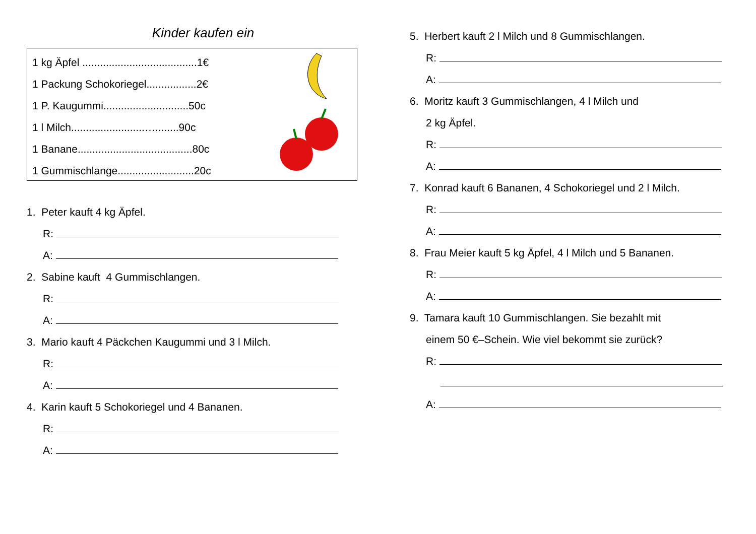Kinder kaufen ein
1 kg Äpfel .......................................1€
1 Packung Schokoriegel.................2€
1 P. Kaugummi.............................50c
1 l Milch.........................…........90c
1 Banane.......................................80c
1 Gummischlange..........................20c
1. Peter kauft 4 kg Äpfel.
R:
A:
2. Sabine kauft 4 Gummischlangen.
R:
A:
3. Mario kauft 4 Päckchen Kaugummi und 3 l Milch.
R:
A:
4. Karin kauft 5 Schokoriegel und 4 Bananen.
R:
A:
5. Herbert kauft 2 l Milch und 8 Gummischlangen.
R:
A:
6. Moritz kauft 3 Gummischlangen, 4 l Milch und
2 kg Äpfel.
R:
A:
7. Konrad kauft 6 Bananen, 4 Schokoriegel und 2 l Milch.
R:
A:
8. Frau Meier kauft 5 kg Äpfel, 4 l Milch und 5 Bananen.
R:
A:
9. Tamara kauft 10 Gummischlangen. Sie bezahlt mit
einem 50 €–Schein. Wie viel bekommt sie zurück?
R:
A: